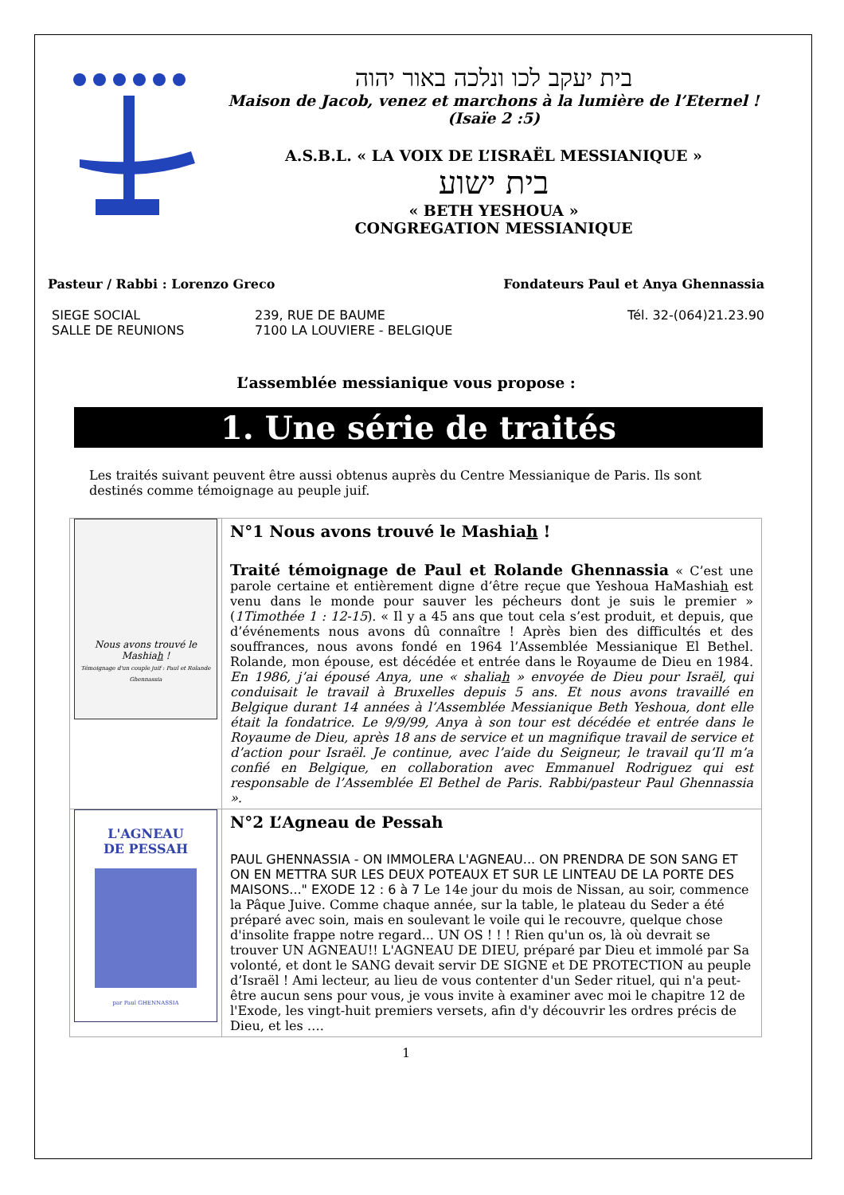בית יעקב לכו ונלכה באור יהוה
Maison de Jacob, venez et marchons à la lumière de l’Eternel ! (Isaïe 2 :5)
A.S.B.L. « LA VOIX DE L’ISRAËL MESSIANIQUE »
בית ישוע
« BETH YESHOUA »
CONGREGATION MESSIANIQUE
Pasteur / Rabbi : Lorenzo Greco Fondateurs Paul et Anya Ghennassia
SIEGE SOCIAL
SALLE DE REUNIONS
239, RUE DE BAUME
7100 LA LOUVIERE - BELGIQUE
Tél. 32-(064)21.23.90
L’assemblée messianique vous propose :
1. Une série de traités
Les traités suivant peuvent être aussi obtenus auprès du Centre Messianique de Paris. Ils sont destinés comme témoignage au peuple juif.
| Nous avons trouvé le Mashia h ! Témoignage d'un couple juif : Paul et Rolande Ghennassia | N°1 Nous avons trouvé le Mashia h ! Traité témoignage de Paul et Rolande Ghennassia « C’est une parole certaine et entièrement digne d’être reçue que Yeshoua HaMashia h est venu dans le monde pour sauver les pécheurs dont je suis le premier » ( 1Timothée 1 : 12-15 ). « Il y a 45 ans que tout cela s’est produit, et depuis, que d’événements nous avons dû connaître ! Après bien des difficultés et des souffrances, nous avons fondé en 1964 l’Assemblée Messianique El Bethel. Rolande, mon épouse, est décédée et entrée dans le Royaume de Dieu en 1984. En 1986, j’ai épousé Anya, une « shalia h » envoyée de Dieu pour Israël, qui conduisait le travail à Bruxelles depuis 5 ans. Et nous avons travaillé en Belgique durant 14 années à l’Assemblée Messianique Beth Yeshoua, dont elle était la fondatrice. Le 9/9/99, Anya à son tour est décédée et entrée dans le Royaume de Dieu, après 18 ans de service et un magnifique travail de service et d’action pour Israël. Je continue, avec l’aide du Seigneur, le travail qu’Il m’a confié en Belgique, en collaboration avec Emmanuel Rodriguez qui est responsable de l’Assemblée El Bethel de Paris. Rabbi/pasteur Paul Ghennassia ». |
| L'AGNEAU DE PESSAH par Paul GHENNASSIA | N°2 L’Agneau de Pessah PAUL GHENNASSIA - ON IMMOLERA L'AGNEAU... ON PRENDRA DE SON SANG ET ON EN METTRA SUR LES DEUX POTEAUX ET SUR LE LINTEAU DE LA PORTE DES MAISONS..." EXODE 12 : 6 à 7 Le 14e jour du mois de Nissan, au soir, commence la Pâque Juive. Comme chaque année, sur la table, le plateau du Seder a été préparé avec soin, mais en soulevant le voile qui le recouvre, quelque chose d'insolite frappe notre regard... UN OS ! ! ! Rien qu'un os, là où devrait se trouver UN AGNEAU!! L'AGNEAU DE DIEU, préparé par Dieu et immolé par Sa volonté, et dont le SANG devait servir DE SIGNE et DE PROTECTION au peuple d’Israël ! Ami lecteur, au lieu de vous contenter d'un Seder rituel, qui n'a peut-être aucun sens pour vous, je vous invite à examiner avec moi le chapitre 12 de l'Exode, les vingt-huit premiers versets, afin d'y découvrir les ordres précis de Dieu, et les …. |
1